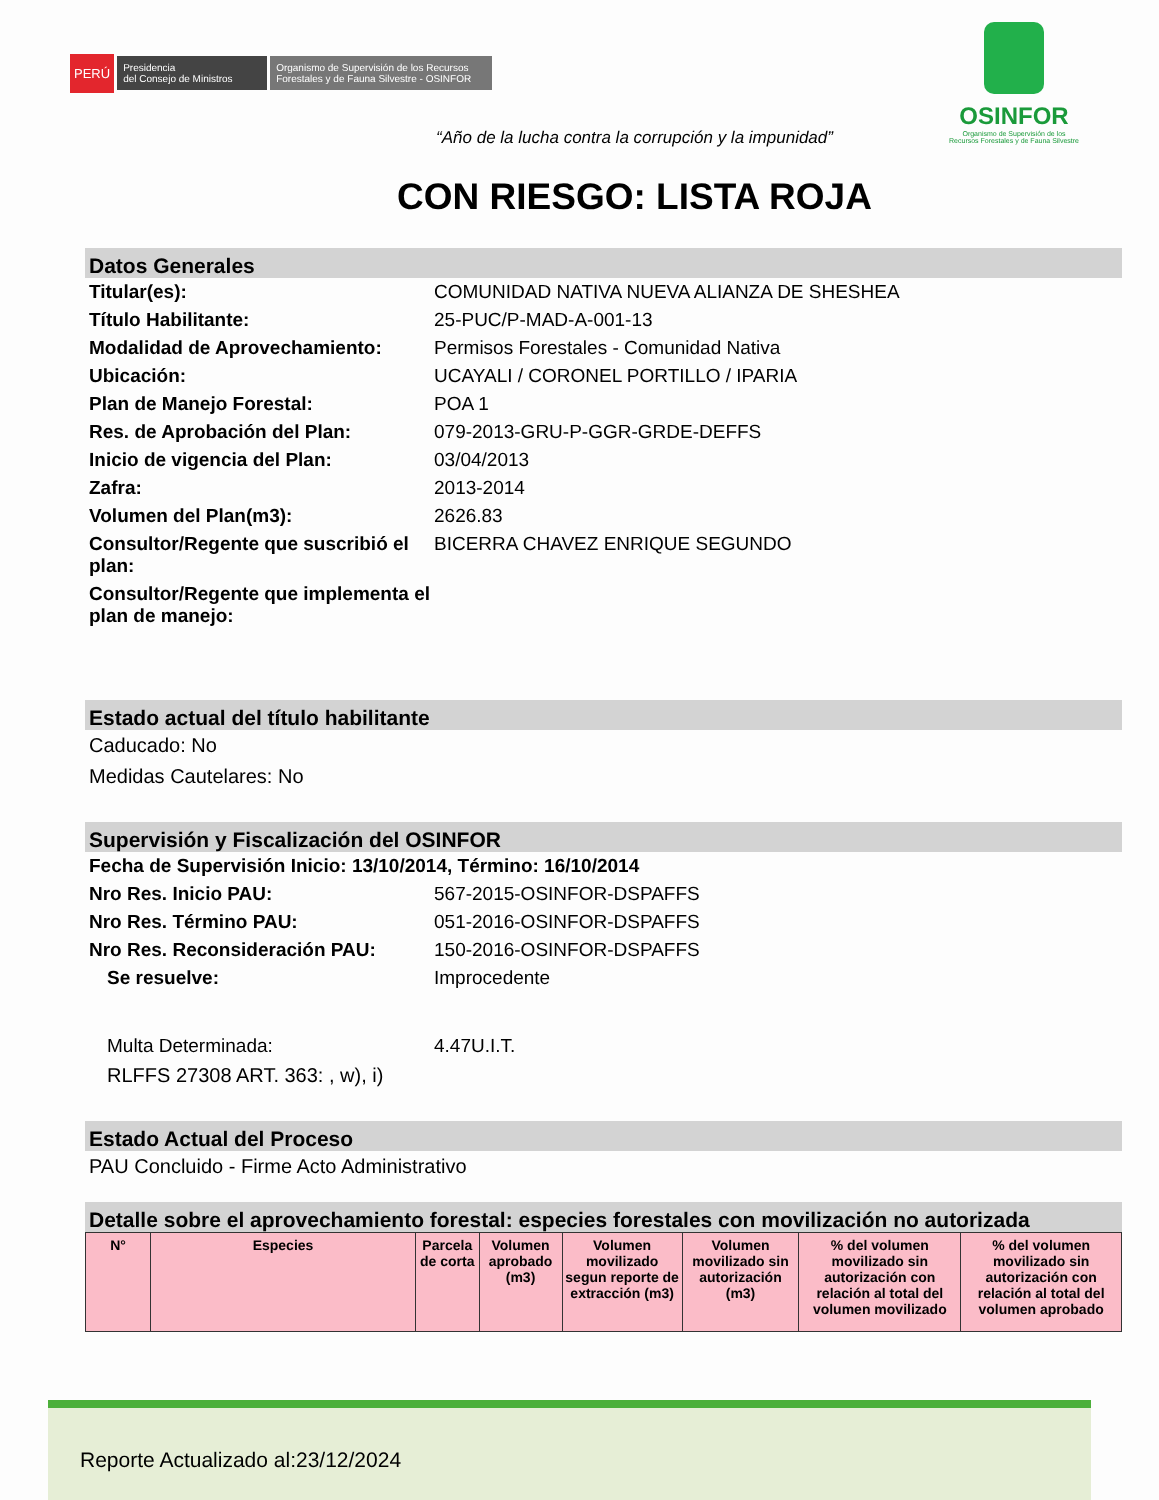PERÚ
Presidencia
del Consejo de Ministros
Organismo de Supervisión de los Recursos Forestales y de Fauna Silvestre - OSINFOR
OSINFOR
Organismo de Supervisión de los
Recursos Forestales y de Fauna Silvestre
“Año de la lucha contra la corrupción y la impunidad”
CON RIESGO: LISTA ROJA
Datos Generales
Titular(es): COMUNIDAD NATIVA NUEVA ALIANZA DE SHESHEA
Título Habilitante: 25-PUC/P-MAD-A-001-13
Modalidad de Aprovechamiento: Permisos Forestales - Comunidad Nativa
Ubicación: UCAYALI / CORONEL PORTILLO / IPARIA
Plan de Manejo Forestal: POA 1
Res. de Aprobación del Plan: 079-2013-GRU-P-GGR-GRDE-DEFFS
Inicio de vigencia del Plan: 03/04/2013
Zafra: 2013-2014
Volumen del Plan(m3): 2626.83
Consultor/Regente que suscribió el plan:
BICERRA CHAVEZ ENRIQUE SEGUNDO
Consultor/Regente que implementa el plan de manejo:
Estado actual del título habilitante
Caducado: No
Medidas Cautelares: No
Supervisión y Fiscalización del OSINFOR
Fecha de Supervisión Inicio: 13/10/2014, Término: 16/10/2014
Nro Res. Inicio PAU: 567-2015-OSINFOR-DSPAFFS
Nro Res. Término PAU: 051-2016-OSINFOR-DSPAFFS
Nro Res. Reconsideración PAU: 150-2016-OSINFOR-DSPAFFS
Se resuelve: Improcedente
Multa Determinada: 4.47U.I.T.
RLFFS 27308 ART. 363: , w), i)
Estado Actual del Proceso
PAU Concluido - Firme Acto Administrativo
Detalle sobre el aprovechamiento forestal: especies forestales con movilización no autorizada
| N° | Especies | Parcela de corta | Volumen aprobado (m3) | Volumen movilizado segun reporte de extracción (m3) | Volumen movilizado sin autorización (m3) | % del volumen movilizado sin autorización con relación al total del volumen movilizado | % del volumen movilizado sin autorización con relación al total del volumen aprobado |
| --- | --- | --- | --- | --- | --- | --- | --- |
Reporte Actualizado al:23/12/2024